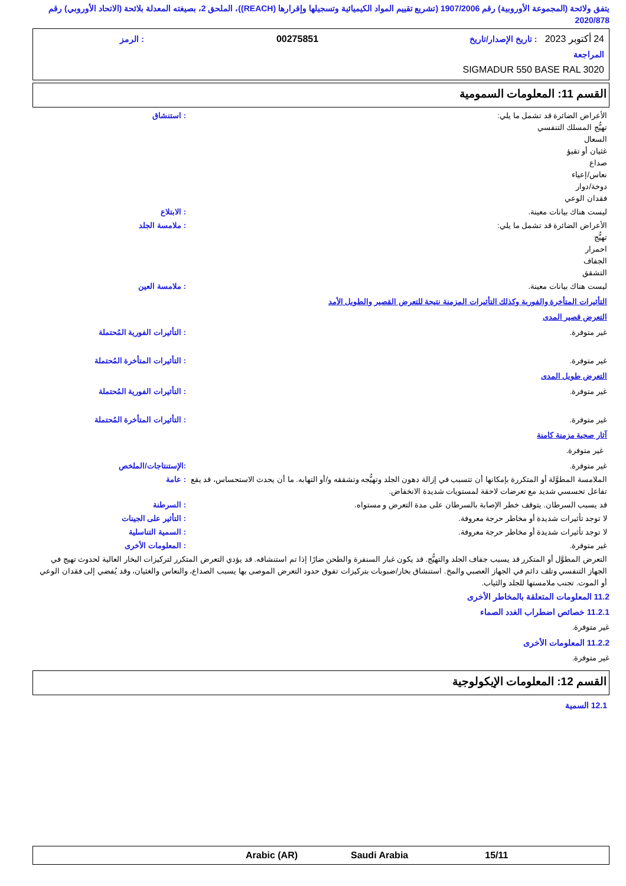يتفق ولائحة (المجموعة الأوروبية) رقم 1907/2006 (تشريع تقييم المواد الكيميائية وتسجيلها وإقرارها (REACH))، الملحق 2، بصيغته المعدلة بلائحة (الاتحاد الأوروبي) رقم 2020/878
24 أكتوبر 2023 : تاريخ الإصدار/تاريخ المراجعة 00275851: الرمز
SIGMADUR 550 BASE RAL 3020
القسم 11: المعلومات السمومية
الأعراض الضائرة قد تشمل ما يلي:
تهيُّج المسلك التنفسي
السعال
غثيان أو تقيؤ
صداع
نعاس/إعياء
دوخة/دوار
فقدان الوعي
: استنشاق
ليست هناك بيانات معينة. : الابتلاع
الأعراض الضائرة قد تشمل ما يلي:
تهيُّج
احمرار
الجفاف
التشقق
: ملامسة الجلد
ليست هناك بيانات معينة. : ملامسة العين
التأثيرات المتأخرة والفورية وكذلك التأثيرات المزمنة نتيجة للتعرض القصير والطويل الأمد
التعرض قصير المدى
غير متوفرة. : التأثيرات الفورية المُحتملة
غير متوفرة. : التأثيرات المتأخرة المُحتملة
التعرض طويل المدى
غير متوفرة. : التأثيرات الفورية المُحتملة
غير متوفرة. : التأثيرات المتأخرة المُحتملة
آثار صحية مزمنة كامنة
غير متوفرة.
غير متوفرة. :الإستنتاجات/الملخص
الملامسة المطوَّلة أو المتكررة بإمكانها أن تتسبب في إزالة دهون الجلد وتهيُّجه وتشققه و/أو التهابه. ما أن يحدث الاستحساس، قد يقع تفاعل تحسسي شديد مع تعرضات لاحقة لمستويات شديدة الانخفاض.
: عامة
قد يسبب السرطان. يتوقف خطر الإصابة بالسرطان على مدة التعرض و مستواه.
: السرطنة
لا توجد تأثيرات شديدة أو مخاطر حرجة معروفة.
: التأثير على الجينات
لا توجد تأثيرات شديدة أو مخاطر حرجة معروفة.
: السمية التناسلية
غير متوفرة. : المعلومات الأخرى
التعرض المطوَّل أو المتكرر قد يسبب جفاف الجلد والتهيُّج. قد يكون غبار السنفرة والطحن ضارًا إذا تم استنشاقه. قد يؤدي التعرض المتكرر لتركيزات البخار العالية لحدوث تهيج في الجهاز التنفسي وتلف دائم في الجهاز العصبي والمخ. استنشاق بخار/ضبوبات بتركيزات تفوق حدود التعرض الموصى بها يسبب الصداع، والنعاس والغثيان، وقد يُفضي إلى فقدان الوعي أو الموت. تجنب ملامستها للجلد والثياب.
11.2 المعلومات المتعلقة بالمخاطر الأخرى
11.2.1 خصائص اضطراب الغدد الصماء
غير متوفرة.
11.2.2 المعلومات الأخرى
غير متوفرة.
القسم 12: المعلومات الإيكولوجية
12.1 السمية
Arabic (AR) Saudi Arabia 15/11